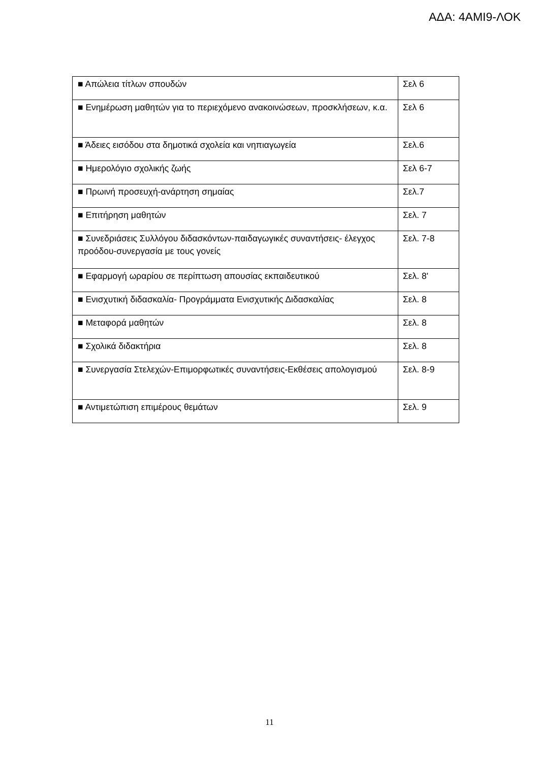ΑΔΑ: 4ΑΜΙ9-ΛΟΚ
| ■ Απώλεια τίτλων σπουδών | Σελ 6 |
| ■ Ενημέρωση μαθητών για το περιεχόμενο ανακοινώσεων, προσκλήσεων, κ.α. | Σελ 6 |
| ■ Άδειες εισόδου στα δημοτικά σχολεία και νηπιαγωγεία | Σελ.6 |
| ■ Ημερολόγιο σχολικής ζωής | Σελ 6-7 |
| ■ Πρωινή προσευχή-ανάρτηση σημαίας | Σελ.7 |
| ■ Επιτήρηση μαθητών | Σελ. 7 |
| ■ Συνεδριάσεις Συλλόγου διδασκόντων-παιδαγωγικές συναντήσεις- έλεγχος προόδου-συνεργασία με τους γονείς | Σελ. 7-8 |
| ■ Εφαρμογή ωραρίου σε περίπτωση απουσίας εκπαιδευτικού | Σελ. 8' |
| ■ Ενισχυτική διδασκαλία- Προγράμματα Ενισχυτικής Διδασκαλίας | Σελ. 8 |
| ■ Μεταφορά μαθητών | Σελ. 8 |
| ■ Σχολικά διδακτήρια | Σελ. 8 |
| ■ Συνεργασία Στελεχών-Επιμορφωτικές συναντήσεις-Εκθέσεις απολογισμού | Σελ. 8-9 |
| ■ Αντιμετώπιση επιμέρους θεμάτων | Σελ. 9 |
11